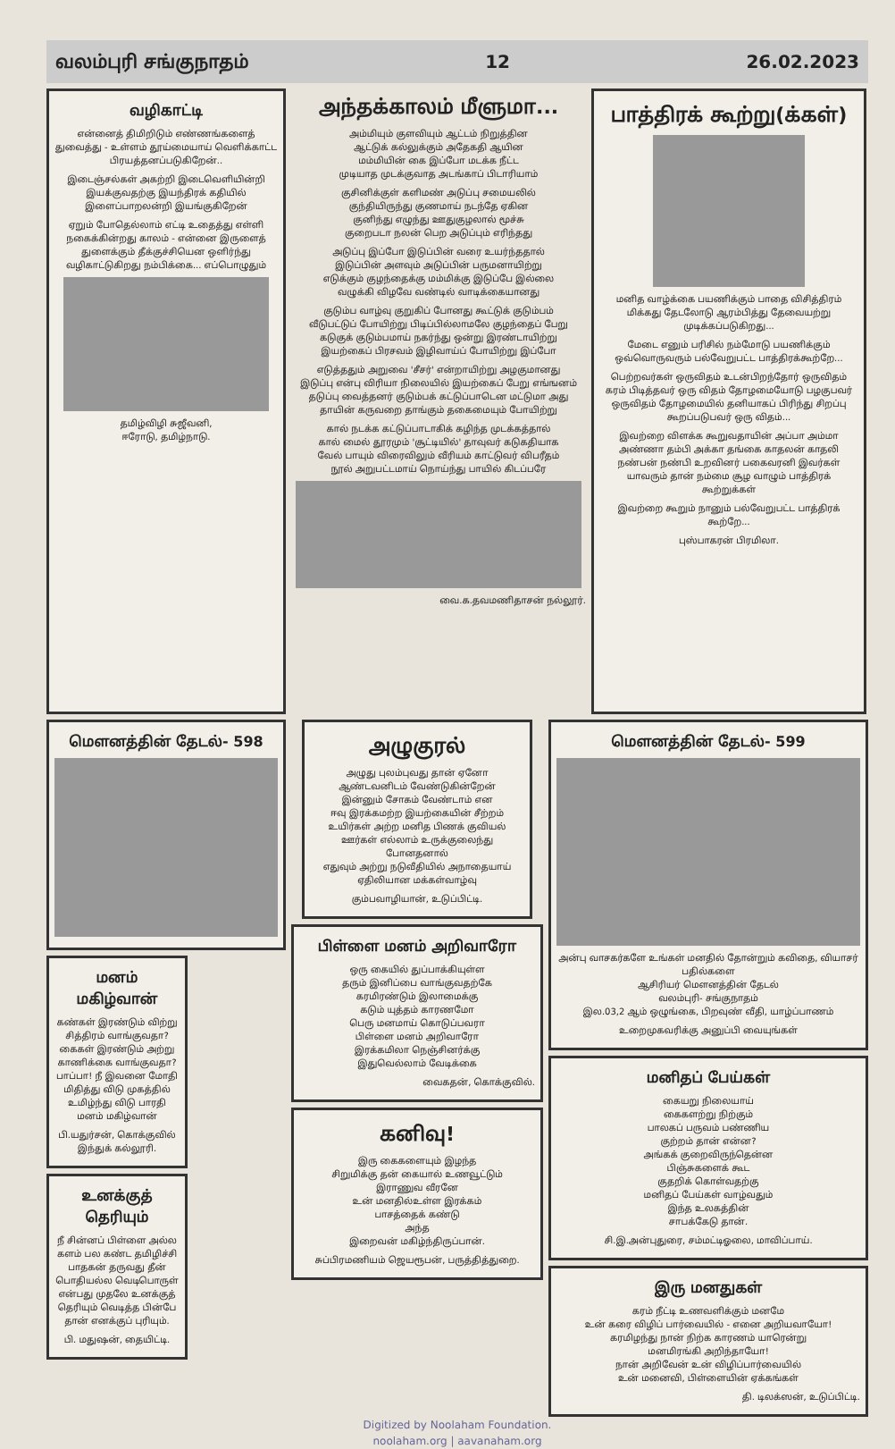வலம்புரி சங்குநாதம் 12 26.02.2023
வழிகாட்டி
என்னைத் திமிறிடும் எண்ணங்களைத் துவைத்து - உள்ளம் தூய்மையாய் வெளிக்காட்ட பிரயத்தனப்படுகிறேன்..
இடைஞ்சல்கள் அகற்றி இடைவெளியின்றி இயக்குவதற்கு இயந்திரக் கதியில் இளைப்பாறலன்றி இயங்குகிறேன்
ஏறும் போதெல்லாம் எட்டி உதைத்து எள்ளி நகைக்கின்றது காலம் - என்னை இருளைத் துளைக்கும் தீக்குச்சியென ஒளிர்ந்து வழிகாட்டுகிறது நம்பிக்கை... எப்பொழுதும்
தமிழ்விழி சுஜீவனி,
ஈரோடு, தமிழ்நாடு.
அந்தக்காலம் மீளுமா...
அம்மியும் குளவியும் ஆட்டம் நிறுத்தின
ஆட்டுக் கல்லுக்கும் அதேகதி ஆயின
மம்மியின் கை இப்போ மடக்க நீட்ட
முடியாத முடக்குவாத அடங்காப் பிடாரியாம்
குசினிக்குள் களிமண் அடுப்பு சமையலில்
குந்தியிருந்து குணமாய் நடந்தே ஏகின
குனிந்து எழுந்து ஊதுகுழலால் மூச்சு
குறைபடா நலன் பெற அடுப்பும் எரிந்தது
அடுப்பு இப்போ இடுப்பின் வரை உயர்ந்ததால்
இடுப்பின் அளவும் அடுப்பின் பருமனாயிற்று
எடுக்கும் குழந்தைக்கு மம்மிக்கு இடுப்பே இல்லை
வழுக்கி விழவே வண்டில் வாடிக்கையானது
குடும்ப வாழ்வு குறுகிப் போனது கூட்டுக் குடும்பம்
வீடுபட்டுப் போயிற்று பிடிப்பில்லாமலே குழந்தைப் பேறு
கடுகுக் குடும்பமாய் நகர்ந்து ஒன்று இரண்டாயிற்று
இயற்கைப் பிரசவம் இழிவாய்ப் போயிற்று இப்போ
எடுத்ததும் அறுவை 'சீசர்' என்றாயிற்று அழகுமானது
இடுப்பு என்பு விரியா நிலையில் இயற்கைப் பேறு எங்ஙனம்
தடுப்பு வைத்தனர் குடும்பக் கட்டுப்பாடென மட்டுமா அது
தாயின் கருவறை தாங்கும் தகைமையும் போயிற்று
கால் நடக்க கட்டுப்பாடாகிக் கழிந்த முடக்கத்தால்
கால் மைல் தூரமும் 'சூட்டியில்' தாவுவர் கடுகதியாக
வேல் பாயும் விரைவிலும் வீரியம் காட்டுவர் விபரீதம்
நூல் அறுபட்டமாய் நொய்ந்து பாயில் கிடப்பரே
வை.க.தவமணிதாசன் நல்லூர்.
பாத்திரக் கூற்று(க்கள்)
மனித வாழ்க்கை பயணிக்கும் பாதை விசித்திரம் மிக்கது தேடலோடு ஆரம்பித்து தேவையற்று முடிக்கப்படுகிறது...
மேடை எனும் பரிசில் நம்மோடு பயணிக்கும் ஒவ்வொருவரும் பல்வேறுபட்ட பாத்திரக்கூற்றே...
பெற்றவர்கள் ஒருவிதம் உடன்பிறந்தோர் ஒருவிதம் கரம் பிடித்தவர் ஒரு விதம் தோழமையோடு பழகுபவர் ஒருவிதம் தோழமையில் தனியாகப் பிரிந்து சிறப்பு கூறப்படுபவர் ஒரு விதம்...
இவற்றை விளக்க கூறுவதாயின் அப்பா அம்மா அண்ணா தம்பி அக்கா தங்கை காதலன் காதலி நண்பன் நண்பி உறவினர் பகைவரனி இவர்கள் யாவரும் தான் நம்மை சூழ வாழும் பாத்திரக் கூற்றுக்கள்
இவற்றை கூறும் நானும் பல்வேறுபட்ட பாத்திரக் கூற்றே...
புஸ்பாகரன் பிரமிலா.
மௌனத்தின் தேடல்- 598
மனம் மகிழ்வான்
கண்கள் இரண்டும் விற்று சித்திரம் வாங்குவதா? கைகள் இரண்டும் அற்று காணிக்கை வாங்குவதா? பாப்பா! நீ இவனை மோதி மிதித்து விடு முகத்தில் உமிழ்ந்து விடு பாரதி மனம் மகிழ்வான்
பி.யதுர்சன், கொக்குவில் இந்துக் கல்லூரி.
உனக்குத் தெரியும்
நீ சின்னப் பிள்ளை அல்ல களம் பல கண்ட தமிழிச்சி பாதகன் தருவது தீன் பொதியல்ல வெடிபொருள் என்பது முதலே உனக்குத் தெரியும் வெடித்த பின்பே தான் எனக்குப் புரியும்.
பி. மதுஷன், தையிட்டி.
அழுகுரல்
அழுது புலம்புவது தான் ஏனோ
ஆண்டவனிடம் வேண்டுகின்றேன்
இன்னும் சோகம் வேண்டாம் என
ஈவு இரக்கமற்ற இயற்கையின் சீற்றம்
உயிர்கள் அற்ற மனித பிணக் குவியல்
ஊர்கள் எல்லாம் உருக்குலைந்து போனதனால்
எதுவும் அற்று நடுவீதியில் அநாதையாய்
ஏதிலியான மக்கள்வாழ்வு
கும்பவாழியான், உடுப்பிட்டி.
பிள்ளை மனம் அறிவாரோ
ஒரு கையில் துப்பாக்கியுள்ள
தரும் இனிப்பை வாங்குவதற்கே
கரமிரண்டும் இலாமைக்கு
கடும் யுத்தம் காரணமோ
பெரு மனமாய் கொடுப்பவரா
பிள்ளை மனம் அறிவாரோ
இரக்கமிலா நெஞ்சினர்க்கு
இதுவெல்லாம் வேடிக்கை
வைகதன், கொக்குவில்.
கனிவு!
இரு கைகளையும் இழந்த
சிறுமிக்கு தன் கையால் உணவூட்டும்
இராணுவ வீரனே
உன் மனதில்உள்ள இரக்கம்
பாசத்தைக் கண்டு
அந்த
இறைவன் மகிழ்ந்திருப்பான்.
சுப்பிரமணியம் ஜெயரூபன், பருத்தித்துறை.
மௌனத்தின் தேடல்- 599
அன்பு வாசகர்களே உங்கள் மனதில் தோன்றும் கவிதை, வியாசர் பதில்களை
ஆசிரியர் மௌனத்தின் தேடல்
வலம்புரி- சங்குநாதம்
இல.03,2 ஆம் ஒழுங்கை, பிறவுண் வீதி, யாழ்ப்பாணம்
உறைமுகவரிக்கு அனுப்பி வையுங்கள்
மனிதப் பேய்கள்
கையறு நிலையாய்
கைகளற்று நிற்கும்
பாலகப் பருவம் பண்ணிய
குற்றம் தான் என்ன?
அங்கக் குறைவிருந்தென்ன
பிஞ்சுகளைக் கூட
குதறிக் கொள்வதற்கு
மனிதப் பேய்கள் வாழ்வதும்
இந்த உலகத்தின்
சாபக்கேடு தான்.
சி.இ.அன்புதுரை, சம்மட்டிஓலை, மாவிப்பாய்.
இரு மனதுகள்
கரம் நீட்டி உணவளிக்கும் மனமே
உன் கரை விழிப் பார்வையில் - எனை அறியவாயோ!
கரமிழந்து நான் நிற்க காரணம் யாரென்று
மனமிரங்கி அறிந்தாயோ!
நான் அறிவேன் உன் விழிப்பார்வையில்
உன் மனைவி, பிள்ளையின் ஏக்கங்கள்
தி. டிலக்ஸன், உடுப்பிட்டி.
Digitized by Noolaham Foundation.
noolaham.org | aavanaham.org